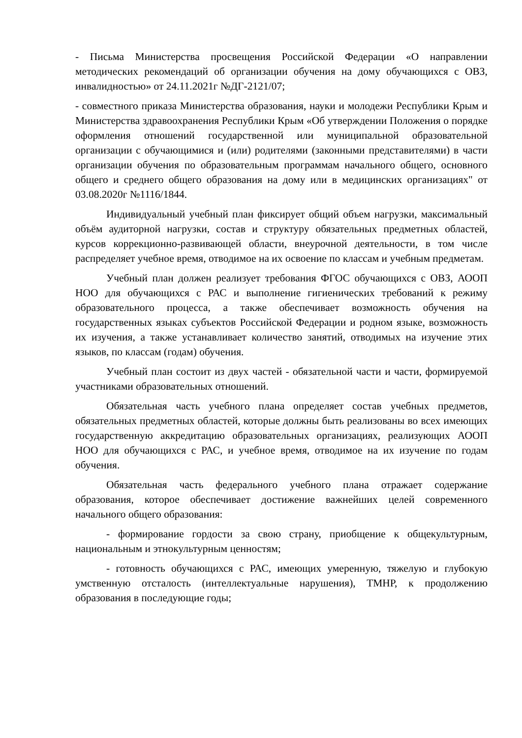- Письма Министерства просвещения Российской Федерации «О направлении методических рекомендаций об организации обучения на дому обучающихся с ОВЗ, инвалидностью» от 24.11.2021г №ДГ-2121/07;
- совместного приказа Министерства образования, науки и молодежи Республики Крым и Министерства здравоохранения Республики Крым «Об утверждении Положения о порядке оформления отношений государственной или муниципальной образовательной организации с обучающимися и (или) родителями (законными представителями) в части организации обучения по образовательным программам начального общего, основного общего и среднего общего образования на дому или в медицинских организациях" от 03.08.2020г №1116/1844.
Индивидуальный учебный план фиксирует общий объем нагрузки, максимальный объём аудиторной нагрузки, состав и структуру обязательных предметных областей, курсов коррекционно-развивающей области, внеурочной деятельности, в том числе распределяет учебное время, отводимое на их освоение по классам и учебным предметам.
Учебный план должен реализует требования ФГОС обучающихся с ОВЗ, АООП НОО для обучающихся с РАС и выполнение гигиенических требований к режиму образовательного процесса, а также обеспечивает возможность обучения на государственных языках субъектов Российской Федерации и родном языке, возможность их изучения, а также устанавливает количество занятий, отводимых на изучение этих языков, по классам (годам) обучения.
Учебный план состоит из двух частей - обязательной части и части, формируемой участниками образовательных отношений.
Обязательная часть учебного плана определяет состав учебных предметов, обязательных предметных областей, которые должны быть реализованы во всех имеющих государственную аккредитацию образовательных организациях, реализующих АООП НОО для обучающихся с РАС, и учебное время, отводимое на их изучение по годам обучения.
Обязательная часть федерального учебного плана отражает содержание образования, которое обеспечивает достижение важнейших целей современного начального общего образования:
- формирование гордости за свою страну, приобщение к общекультурным, национальным и этнокультурным ценностям;
- готовность обучающихся с РАС, имеющих умеренную, тяжелую и глубокую умственную отсталость (интеллектуальные нарушения), ТМНР, к продолжению образования в последующие годы;